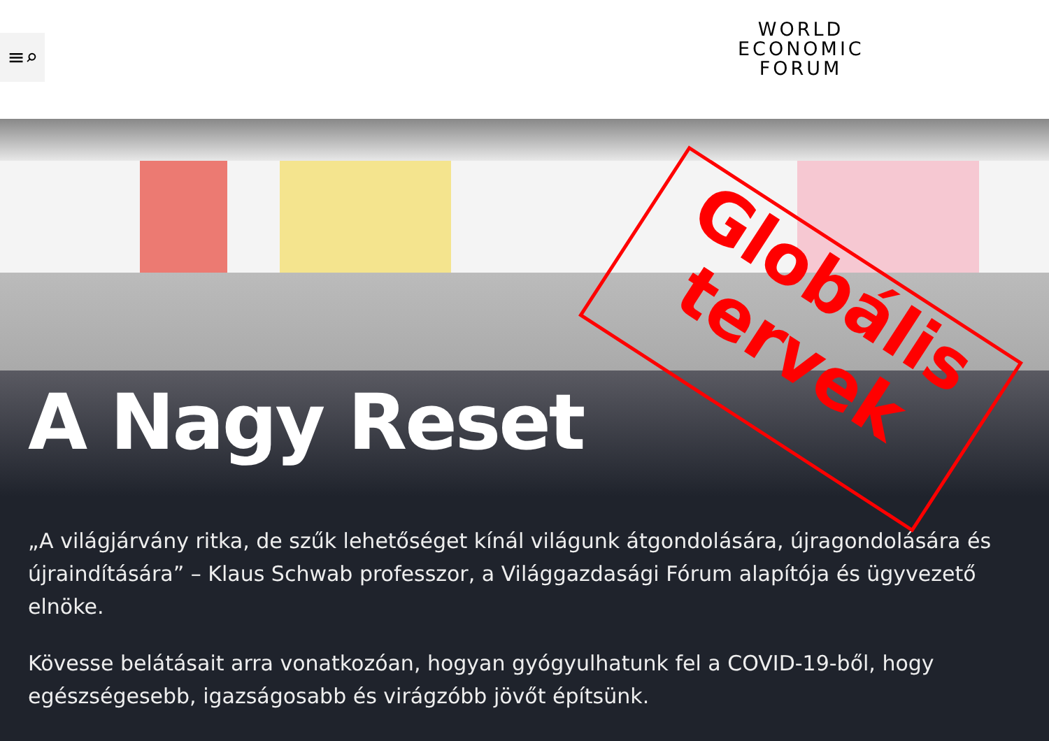≡⌕
WORLD
ECONOMIC
FORUM
A Nagy Reset
Globális
tervek
„A világjárvány ritka, de szűk lehetőséget kínál világunk átgondolására, újragondolására és újraindítására” – Klaus Schwab professzor, a Világgazdasági Fórum alapítója és ügyvezető elnöke.
Kövesse belátásait arra vonatkozóan, hogyan gyógyulhatunk fel a COVID-19-ből, hogy egészségesebb, igazságosabb és virágzóbb jövőt építsünk.